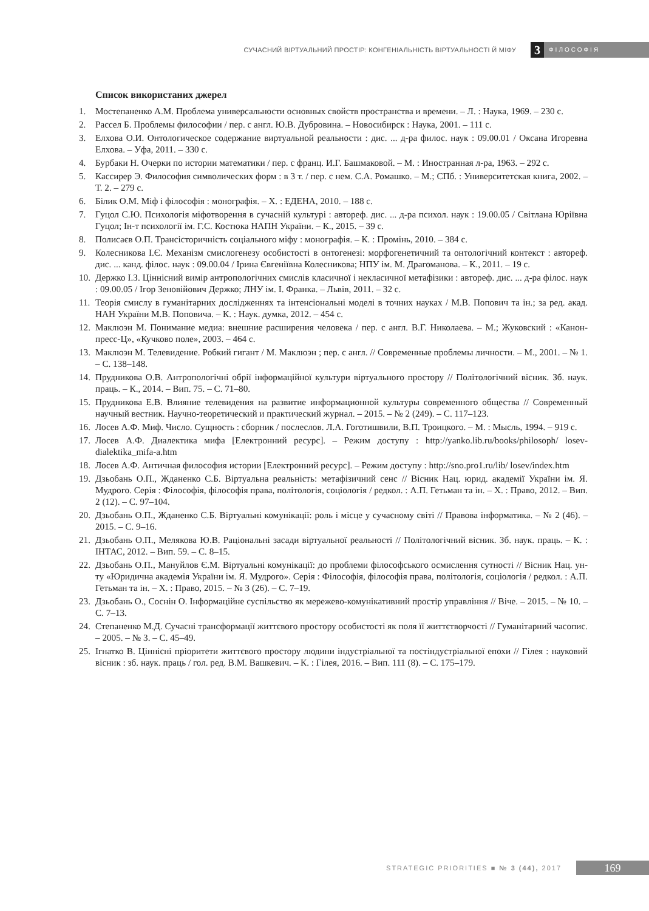СУЧАСНИЙ ВІРТУАЛЬНИЙ ПРОСТІР: КОНГЕНІАЛЬНІСТЬ ВІРТУАЛЬНОСТІ Й МІФУ 3 ФІЛОСОФІЯ
Список використаних джерел
1. Мостепаненко А.М. Проблема универсальности основных свойств пространства и времени. – Л. : Наука, 1969. – 230 с.
2. Рассел Б. Проблемы философии / пер. с англ. Ю.В. Дубровина. – Новосибирск : Наука, 2001. – 111 с.
3. Елхова О.И. Онтологическое содержание виртуальной реальности : дис. ... д-ра филос. наук : 09.00.01 / Оксана Игоревна Елхова. – Уфа, 2011. – 330 с.
4. Бурбаки Н. Очерки по истории математики / пер. с франц. И.Г. Башмаковой. – М. : Иностранная л-ра, 1963. – 292 с.
5. Кассирер Э. Философия символических форм : в 3 т. / пер. с нем. С.А. Ромашко. – М.; СПб. : Университетская книга, 2002. – Т. 2. – 279 с.
6. Білик О.М. Міф і філософія : монографія. – Х. : ЕДЕНА, 2010. – 188 с.
7. Гуцол С.Ю. Психологія міфотворення в сучасній культурі : автореф. дис. ... д-ра психол. наук : 19.00.05 / Світлана Юріївна Гуцол; Ін-т психології ім. Г.С. Костюка НАПН України. – К., 2015. – 39 с.
8. Полисаєв О.П. Трансісторичність соціального міфу : монографія. – К. : Промінь, 2010. – 384 с.
9. Колесникова І.Є. Механізм смислогенезу особистості в онтогенезі: морфогенетичний та онтологічний контекст : автореф. дис. ... канд. філос. наук : 09.00.04 / Ірина Євгеніївна Колесникова; НПУ ім. М. Драгоманова. – К., 2011. – 19 с.
10. Держко І.З. Ціннісний вимір антропологічних смислів класичної і некласичної метафізики : автореф. дис. ... д-ра філос. наук : 09.00.05 / Ігор Зеновійович Держко; ЛНУ ім. І. Франка. – Львів, 2011. – 32 с.
11. Теорія смислу в гуманітарних дослідженнях та інтенсіональні моделі в точних науках / М.В. Попович та ін.; за ред. акад. НАН України М.В. Поповича. – К. : Наук. думка, 2012. – 454 с.
12. Маклюэн М. Понимание медиа: внешние расширения человека / пер. с англ. В.Г. Николаева. – М.; Жуковский : «Канон-пресс-Ц», «Кучково поле», 2003. – 464 с.
13. Маклюэн М. Телевидение. Робкий гигант / М. Маклюэн ; пер. с англ. // Современные проблемы личности. – М., 2001. – № 1. – С. 138–148.
14. Прудникова О.В. Антропологічні обрії інформаційної культури віртуального простору // Політологічний вісник. Зб. наук. праць. – К., 2014. – Вип. 75. – С. 71–80.
15. Прудникова Е.В. Влияние телевидения на развитие информационной культуры современного общества // Современный научный вестник. Научно-теоретический и практический журнал. – 2015. – № 2 (249). – С. 117–123.
16. Лосев А.Ф. Миф. Число. Сущность : сборник / послеслов. Л.А. Гоготишвили, В.П. Троицкого. – М. : Мысль, 1994. – 919 с.
17. Лосев А.Ф. Диалектика мифа [Електронний ресурс]. – Режим доступу : http://yanko.lib.ru/books/philosoph/ losev-dialektika_mifa-a.htm
18. Лосев А.Ф. Античная философия истории [Електронний ресурс]. – Режим доступу : http://sno.pro1.ru/lib/ losev/index.htm
19. Дзьобань О.П., Жданенко С.Б. Віртуальна реальність: метафізичний сенс // Вісник Нац. юрид. академії України ім. Я. Мудрого. Серія : Філософія, філософія права, політологія, соціологія / редкол. : А.П. Гетьман та ін. – Х. : Право, 2012. – Вип. 2 (12). – С. 97–104.
20. Дзьобань О.П., Жданенко С.Б. Віртуальні комунікації: роль і місце у сучасному світі // Правова інформатика. – № 2 (46). – 2015. – С. 9–16.
21. Дзьобань О.П., Мелякова Ю.В. Раціональні засади віртуальної реальності // Політологічний вісник. Зб. наук. праць. – К. : ІНТАС, 2012. – Вип. 59. – С. 8–15.
22. Дзьобань О.П., Мануйлов Є.М. Віртуальні комунікації: до проблеми філософського осмислення сутності // Вісник Нац. ун-ту «Юридична академія України ім. Я. Мудрого». Серія : Філософія, філософія права, політологія, соціологія / редкол. : А.П. Гетьман та ін. – Х. : Право, 2015. – № 3 (26). – С. 7–19.
23. Дзьобань О., Соснін О. Інформаційне суспільство як мережево-комунікативний простір управління // Віче. – 2015. – № 10. – С. 7–13.
24. Степаненко М.Д. Сучасні трансформації життєвого простору особистості як поля її життєтворчості // Гуманітарний часопис. – 2005. – № 3. – С. 45–49.
25. Ігнатко В. Ціннісні пріоритети життєвого простору людини індустріальної та постіндустріальної епохи // Гілея : науковий вісник : зб. наук. праць / гол. ред. В.М. Вашкевич. – К. : Гілея, 2016. – Вип. 111 (8). – С. 175–179.
STRATEGIC PRIORITIES ■ № 3 (44), 2017 169